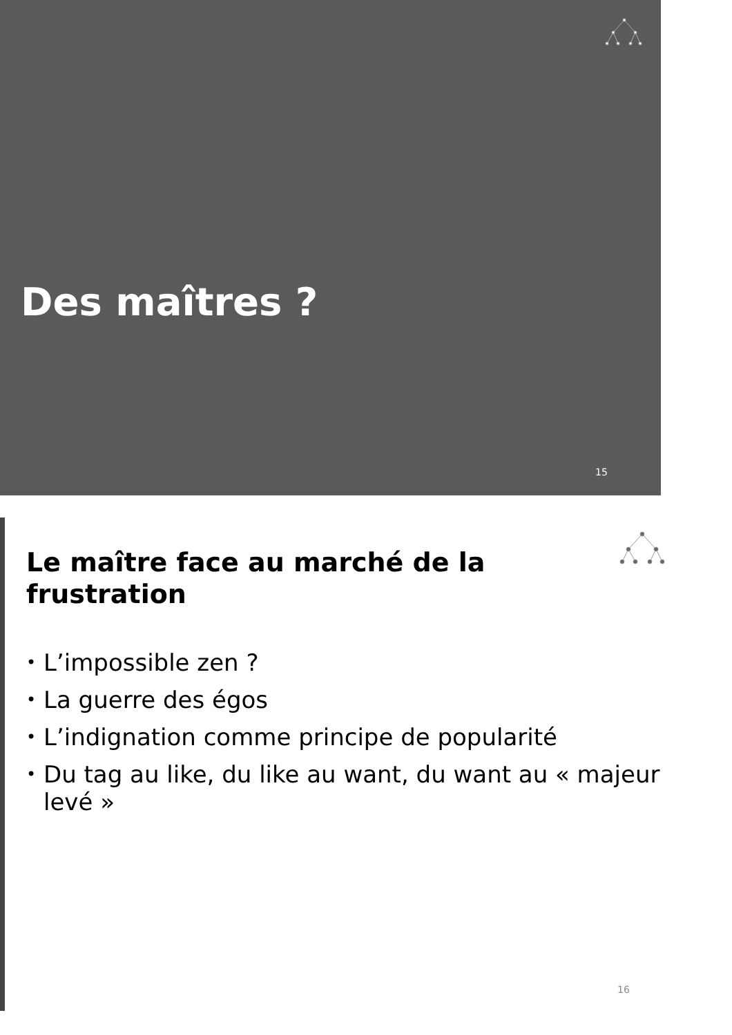Des maîtres ?
15
Le maître face au marché de la frustration
• L’impossible zen ?
• La guerre des égos
• L’indignation comme principe de popularité
• Du tag au like, du like au want, du want au « majeur levé »
16